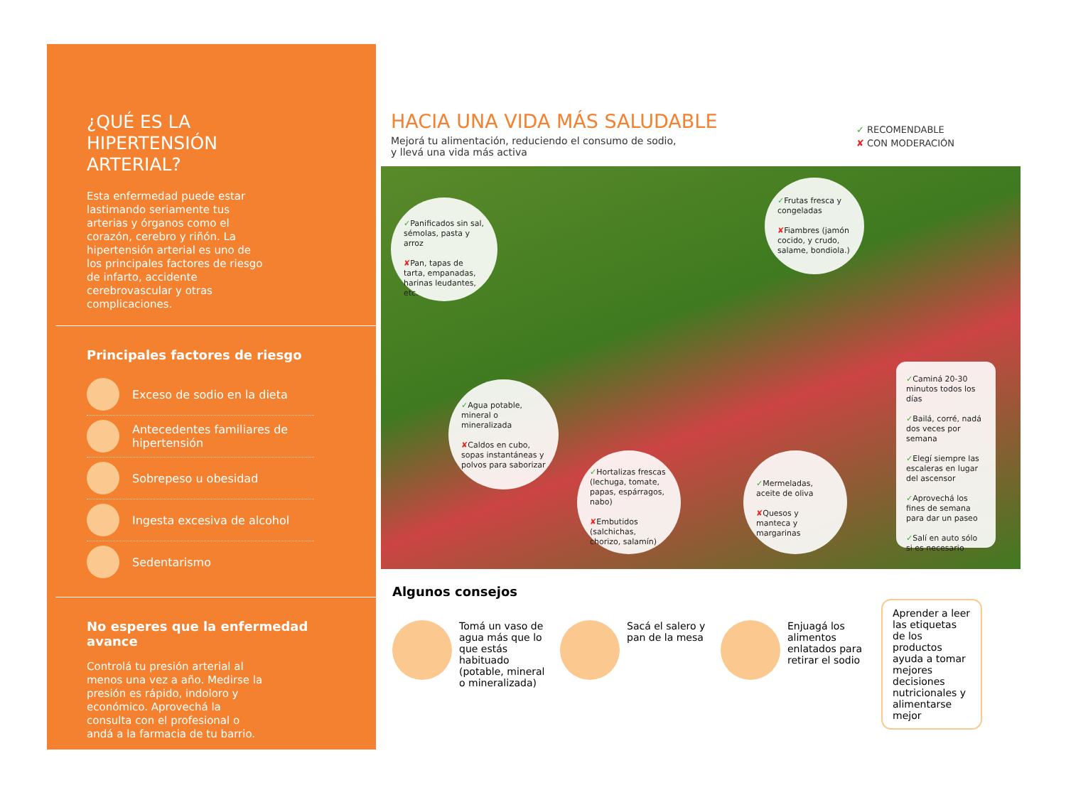¿QUÉ ES LA HIPERTENSIÓN ARTERIAL?
Esta enfermedad puede estar lastimando seriamente tus arterias y órganos como el corazón, cerebro y riñón. La hipertensión arterial es uno de los principales factores de riesgo de infarto, accidente cerebrovascular y otras complicaciones.
Principales factores de riesgo
Exceso de sodio en la dieta
Antecedentes familiares de hipertensión
Sobrepeso u obesidad
Ingesta excesiva de alcohol
Sedentarismo
No esperes que la enfermedad avance
Controlá tu presión arterial al menos una vez a año. Medirse la presión es rápido, indoloro y económico. Aprovechá la consulta con el profesional o andá a la farmacia de tu barrio.
HACIA UNA VIDA MÁS SALUDABLE
Mejorá tu alimentación, reduciendo el consumo de sodio,
y llevá una vida más activa
✓ RECOMENDABLE
✘ CON MODERACIÓN
✓Panificados sin sal, sémolas, pasta y arroz
✘Pan, tapas de tarta, empanadas, harinas leudantes, etc.
✓Frutas fresca y congeladas
✘Fiambres (jamón cocido, y crudo, salame, bondiola.)
✓Agua potable, mineral o mineralizada
✘Caldos en cubo, sopas instantáneas y polvos para saborizar
✓Hortalizas frescas (lechuga, tomate, papas, espárragos, nabo)
✘Embutidos (salchichas, chorizo, salamín)
✓Mermeladas, aceite de oliva
✘Quesos y manteca y margarinas
✓Caminá 20-30 minutos todos los días
✓Bailá, corré, nadá dos veces por semana
✓Elegí siempre las escaleras en lugar del ascensor
✓Aprovechá los fines de semana para dar un paseo
✓Salí en auto sólo si es necesario
Algunos consejos
Tomá un vaso de agua más que lo que estás habituado (potable, mineral o mineralizada)
Sacá el salero y pan de la mesa
Enjuagá los alimentos enlatados para retirar el sodio
Aprender a leer las etiquetas de los productos ayuda a tomar mejores decisiones nutricionales y alimentarse mejor